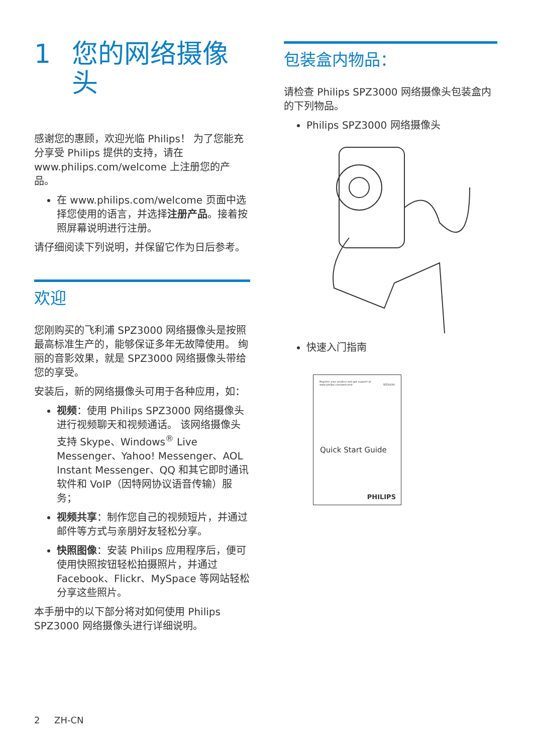1 您的网络摄像
头
感谢您的惠顾，欢迎光临 Philips！ 为了您能充分享受 Philips 提供的支持，请在 www.philips.com/welcome 上注册您的产品。
在 www.philips.com/welcome 页面中选择您使用的语言，并选择注册产品。接着按照屏幕说明进行注册。
请仔细阅读下列说明，并保留它作为日后参考。
欢迎
您刚购买的飞利浦 SPZ3000 网络摄像头是按照最高标准生产的，能够保证多年无故障使用。 绚丽的音影效果，就是 SPZ3000 网络摄像头带给您的享受。
安装后，新的网络摄像头可用于各种应用，如：
视频：使用 Philips SPZ3000 网络摄像头进行视频聊天和视频通话。 该网络摄像头支持 Skype、Windows<sup>®</sup> Live Messenger、Yahoo! Messenger、AOL Instant Messenger、QQ 和其它即时通讯软件和 VoIP（因特网协议语音传输）服务；
视频共享：制作您自己的视频短片，并通过邮件等方式与亲朋好友轻松分享。
快照图像：安装 Philips 应用程序后，便可使用快照按钮轻松拍摄照片，并通过 Facebook、Flickr、MySpace 等网站轻松分享这些照片。
本手册中的以下部分将对如何使用 Philips SPZ3000 网络摄像头进行详细说明。
包装盒内物品：
请检查 Philips SPZ3000 网络摄像头包装盒内的下列物品。
Philips SPZ3000 网络摄像头
快速入门指南
Register your product and get support at
www.philips.com/welcome SPZXXXX
Quick Start Guide
PHILIPS
2 ZH-CN